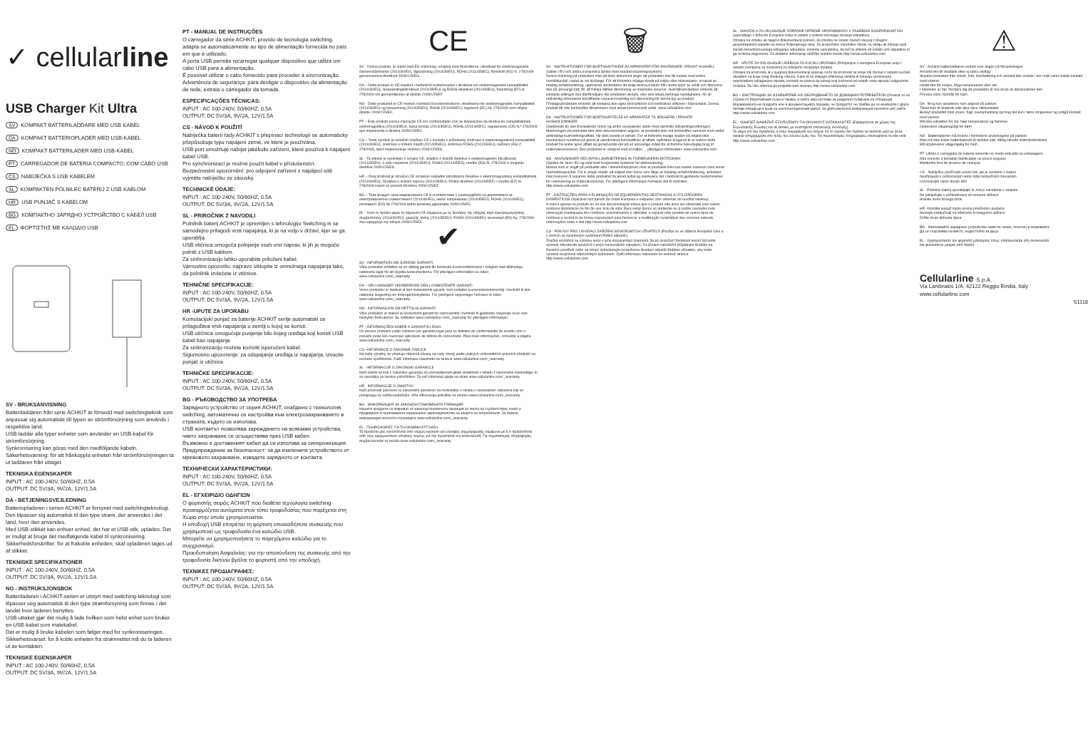✓ cellularline
USB Charger Kit Ultra
SV KOMPAKT BATTERILADDARE MED USB KABEL
DA KOMPAKT BATTERIOPLADER MED USB-KABEL
NO KOMPAKT BATTERILADER MED USB-KABEL
PT CARREGADOR DE BATERIA COMPACTO, COM CABO USB
CS NABÍJEČKA S USB KABELEM
SL KOMPAKTEN POLNILEC BATERIJ Z USB KABLOM
HR USB PUNJAČ S KABELOM
BG КОМПАКТНО ЗАРЯДНО УСТРОЙСТВО С КАБЕЛ USB
EL ΦΟΡΤΙΣΤΗΣ ΜΕ ΚΑΛΩΔΙΟ USB
SV - BRUKSANVISNING
Batteriladdaren från serie ACHKIT är försedd med switchingteknik som anpassar sig automatiskt till typen av strömförsörjning som används i respektive land.
USB-laddar alla typer enheter som använder en USB-kabel för strömförsörjning.
Synkronisering kan göras med den medföljande kabeln.
Säkerhetsvarning: för att frånkoppla enheten från strömförsörjningen ta ut laddaren från uttaget.
TEKNISKA EGENSKAPER
INPUT : AC 100-240V, 50/60HZ, 0.5A
OUTPUT: DC 5V/3A, 9V/2A, 12V/1.5A
DA - BETJENINGSVEJLEDNING
Batteriopladeren i serien ACHKIT er forsynet med switchingteknologi. Den tilpasser sig automatisk til den type strøm, der anvendes i det land, hvor den anvendes.
Med USB-stikket kan enhver enhed, der har et USB-stik, oplades. Det er muligt at bruge det medfølgende kabel til synkronisering.
Sikkerhedsforskrifter: for at frakoble enheden, skal opladeren tages ud af stikket.
TEKNISKE SPECIFIKATIONER
INPUT : AC 100-240V, 50/60HZ, 0.5A
OUTPUT: DC 5V/3A, 9V/2A, 12V/1.5A
NO - INSTRUKSJONSBOK
Batteriladeren i ACHKIT-serien er utstyrt med switching-teknologi som tilpasser seg automatisk til den type strømforsyning som finnes i det landet hvor laderen benyttes.
USB-uttaket gjør det mulig å lade hvilken som helst enhet som bruker en USB-kabel som matekabel.
Det er mulig å bruke kabelen som følger med for synkroniseringen. Sikkerhetsvarsel: for å koble enheten fra strømnettet må du ta laderen ut av kontakten.
TEKNISKE EGENSKAPER
INPUT : AC 100-240V, 50/60HZ, 0.5A
OUTPUT: DC 5V/3A, 9V/2A, 12V/1.5A
PT - MANUAL DE INSTRUÇÕES
O carregador da série ACHKIT, provido de tecnologia switching, adapta-se automaticamente ao tipo de alimentação fornecida no país em que é utilizado.
A porta USB permite recarregar qualquer dispositivo que utiliza um cabo USB para a alimentação.
É possível utilizar o cabo fornecido para proceder à sincronização. Advertência de segurança: para desligar o dispositivo da alimentação de rede, extraia o carregador da tomada.
ESPECIFICAÇÕES TÉCNICAS:
INPUT : AC 100-240V, 50/60HZ, 0.5A
OUTPUT: DC 5V/3A, 9V/2A, 12V/1.5A
CS - NÁVOD K POUŽITÍ
Nabíječka baterií řady ACHKIT s přepínací technologií se automaticky přizpůsobuje typu napájení země, ve které je používána.
USB port umožňuje nabíjet jakékoliv zařízení, které používá k napájení kabel USB.
Pro synchronizaci je možné použít kabel v příslušenství.
Bezpečnostní upozornění: pro odpojení zařízení z napájecí sítě vyjměte nabíječku ze zásuvky.
TECHNICKÉ ÚDAJE:
INPUT : AC 100-240V, 50/60HZ, 0.5A
OUTPUT: DC 5V/3A, 9V/2A, 12V/1.5A
SL - PRIROČNIK Z NAVODILI
Polnilnik baterij ACHKIT je opremljen s tehnologijo Switching in se samodejno prilagodi vrsti napajanja, ki je na voljo v državi, kjer se ga uporablja.
USB vtičnica omogoča polnjenje vseh vrst naprav, ki jih je mogoče polniti z USB kablom.
Za sinhronizacijo lahko uporabite priloženi kabel.
Varnostno opozorilo: napravo izklopite iz omrežnega napajanja tako, da polnilnik izvlečete iz vtičnice.
TEHNIČNE SPECIFIKACIJE:
INPUT : AC 100-240V, 50/60HZ, 0.5A
OUTPUT: DC 5V/3A, 9V/2A, 12V/1.5A
HR -UPUTE ZA UPORABU
Komutacijski punjač za baterije ACHKIT serije automatski se prilagođava vrsti napajanja u zemlji u kojoj se koristi.
USB utičnica omogućuje punjenje bilo kojeg uređaja koji koristi USB kabel kao napajanje.
Za sinkronizaciju možete koristiti isporučeni kabel.
Sigurnosno upozorenje: za odspajanje uređaja iz napajanja, izvucite punjač iz utičnice.
TEHNIČKE SPECIFIKACIJE:
INPUT : AC 100-240V, 50/60HZ, 0.5A
OUTPUT: DC 5V/3A, 9V/2A, 12V/1.5A
BG - РЪКОВОДСТВО ЗА УПОТРЕБА
Зарядното устройство от серия ACHKIT, снабдено с технология switching, автоматично се настройва към електрозахранването в страната, където се използва.
USB контактът позволява зареждането на всякакви устройства, чието захранване се осъществява през USB кабел.
Възможно е доставеният кабел да се използва за синхронизация.
Предупреждение за безопасност: за да изключите устройството от мрежовото захранване, извадете зарядното от контакта.
ТЕХНИЧЕСКИ ХАРАКТЕРИСТИКИ:
INPUT : AC 100-240V, 50/60HZ, 0.5A
OUTPUT: DC 5V/3A, 9V/2A, 12V/1.5A
EL - ΕΓΧΕΙΡΙΔΙΟ ΟΔΗΓΙΩΝ
Ο φορτιστής σειράς ACHKIT που διαθέτει τεχνολογία switching προσαρμόζεται αυτόματα στον τύπο τροφοδοσίας που παρέχεται στη Χώρα στην οποία χρησιμοποιείται.
Η υποδοχή USB επιτρέπει τη φόρτιση οποιασδήποτε συσκευής που χρησιμοποιεί ως τροφοδοσία ένα καλώδιο USB.
Μπορείτε να χρησιμοποιήσετε το παρεχόμενο καλώδιο για το συγχρονισμό.
Προειδοποίηση Ασφαλείας: για την αποσύνδεση της συσκευής από την τροφοδοσία δικτύου βγάλτε το φορτιστή από την υποδοχή.
ΤΕΧΝΙΚΕΣ ΠΡΟΔΙΑΓΡΑΦΕΣ:
INPUT : AC 100-240V, 50/60HZ, 0.5A
OUTPUT: DC 5V/3A, 9V/2A, 12V/1.5A
CE
SV - Denna produkt, är märkt med EG-märkning i enlighet med förskrifterna i direktivet för elektromagnetisk överensstämmelse (2014/30/EU), lågspänning (2014/35/EU), ROHS (2011/65/EC), föreskrift (EG) N. 278/2009 gemensamma direktivet 2009/125/EG.
DA – Dette produkt er CE-mærket i henhold til bestemmelser i direktivet om elektromagnetisk kompatibilitet (2014/30/EU), lavspændingsdirektivet (2014/35/EU) og ROHS-direktivet (2011/65/EU), forordning (EF) nr. 278/2009 om gennemførelse af direktiv 2009/125/EF.
NO - Dette produktet er CE-merket i henhold til bestemmelsene i direktivene for elektromagnetisk kompatibilitet (2014/30/EU) og lavspenning (2014/35/EU), ROHS (2011/65/EC), regelverk (EC) Nr. 278/2009 som utfyller direktiv 2009/125/EC.
PT – Este produto possui marcação CE em conformidade com as disposições da diretiva de compatibilidade eletromagnética (2014/30/EU), baixa tensão (2014/35/EU), ROHS (2011/65/EC), regulamento (CE) N.º 278/2009 que implementa a diretiva 2009/125/EC.
CS – Tento výrobek je označen značkou CE v souladu s požadavky směrnice o elektromagnetické kompatibilitě (2014/30/EU), směrnice o nízkém napětí (2014/35/EU), směrnice ROHS (2011/65/EU), nařízení (ES) č. 278/2009, které implementuje směrnici 2009/125/ES.
SL - Ta izdelek je opremljen z oznako CE, skladno z določili direktive o elektromagnetni združljivosti (2014/30/EU), o nizki napetosti (2014/35/EU), ROHS (2011/65/ES), uredbe (ES) št. 278/2009 o izvajanju direktive 2009/125/ES.
HR – Ovaj proizvod je označen CE oznakom sukladno odredbama Direktive o elektromagnetskoj kompatibilnosti (2014/30/EU), Direktive o niskom naponu (2014/35/EU), ROHS direktive (2011/65/EZ) i Uredbe (EZ) br. 278/2009 kojom se provodi Direktiva 2009/125/EZ.
BG – Този продукт носи маркировката CE в съответствие с разпоредбите на директивата за електромагнитна съвместимост (2014/30/EU), ниско напрежение (2014/35/EU), ROHS (2011/65/EC), регламент (ЕО) № 278/2009 който включва директива 2009/125/EC.
EL - Αυτό το προϊόν φέρει τη σήμανση CE σύμφωνα με τις διατάξεις της οδηγίας περί ηλεκτρομαγνητικής συμβατότητας (2014/30/EU), χαμηλής τάσης (2014/35/EU), ROHS (2011/65/EK), κανονισμό (ΕΚ) Αρ. 278/2009 που εφαρμόζει την οδηγία 2009/125/ΕΚ.
✔
SV - INFORMATION OM JURIDISK GARANTI
Våra produkter omfattas av en rättslig garanti för bristande överensstämmelse i enlighet med tillämpliga nationella lagar för att skydda konsumenterna. För ytterligare information se sidan www.cellularline.com/_/warranty
DA – OPLYSNINGER VEDRØRENDE DEN LOVBESTEMTE GARANTI
Vores produkter er dækket af den lovbestemte garanti, som omfatter overensstemmelsesfejl i henhold til den nationale lovgivning om forbrugerbeskyttelse. For yderligere oplysninger henvises til siden www.cellularline.com/_/warranty
NO - INFORMASJON OM RETTSLIG GARANTI
Våre produkter er dekket av lovbestemt garanti for samsvarsfeil i henhold til gjeldende nasjonale lover som beskytter forbrukeren. Se nettsiden www.cellularline.com/_/warranty for ytterligere informasjon.
PT - INFORMAÇÕES SOBRE A GARANTIA LEGAL
Os nossos produtos estão cobertos por garantia legal para os defeitos de conformidade de acordo com o previsto pelas leis nacionais aplicáveis de defesa do consumidor. Para mais informações, consultar a página www.cellularline.com/_/warranty
CS –INFORMACE O ZÁKONNÉ ZÁRUCE
Na naše výrobky se vztahuje zákonná záruka na vady shody podle platných vnitrostátních právních předpisů na ochranu spotřebitele. Další informace naleznete na stránce www.cellularline.com/_/warranty
SL - INFORMACIJE O ZAKONSKI GARANCIJI
Naši izdelki so kriti z zakonsko garancijo za pomanjkljivosti glede skladnosti v skladu z nacionalno zakonodajo, ki se uporablja za varstvo potrošnikov. Za več informacij glejte na strani www.cellularline.com/_/warranty
HR - INFORMACIJE O JAMSTVU
Naši proizvodi pokriveni su zakonskim jamstvom za nedostatke u skladu s nacionalnim zakonima koji se primjenjuju za zaštitu potrošača. Više informacija potražite na stranici www.cellularline.com/_/warranty
BG - ИНФОРМАЦИЯ ЗА ЗАКОНОУСТАНОВЕНАТА ГАРАНЦИЯ
Нашите продукти се покриват от законоустановената гаранция за липса на съответствие, както е предвидено в приложимото национално законодателство за защита на потребителя. За повече информация посетете страницата www.cellularline.com/_/warranty
EL - ΠΛΗΡΟΦΟΡΙΕΣ ΓΙΑ ΤΗ ΝΟΜΙΜΗ ΕΓΓΥΗΣΗ
Τα προϊόντα μας καλύπτονται από νόμιμη εγγύηση για ελλείψεις συμμόρφωσης σύμφωνα με ό,τι προβλέπεται από τους εφαρμοστέους εθνικούς νόμους για την προστασία του καταναλωτή. Για περισσότερες πληροφορίες συμβουλευτείτε τη σελίδα www.cellularline.com/_/warranty
🗑
SV - INSTRUKTIONER FÖR BORTSKAFFANDE AV APPARATER FÖR ANVÄNDARE I PRIVAT HUSHÅLL
(Gäller i EU och andra europeiska länder med separat insamlingssystem)
Denna märkning på produkten eller på dess dokument anger att produkten inte får kastas med andra hushållsavfall i slutet av sin livslängd. För att förhindra möjliga skada på miljön eller hälsoskador, orsakad av felaktig avfallshantering, uppmanas användaren att skilja denna produkt från andra typer av avfall och återvinna den på ansvarigt sätt, för att främja hållbar återvinning av materiella resurser. Hushållsanvändare ombeds att kontakta antingen den återförsäljare där produkten inköpts, eller den lokala behöriga myndigheten, för all nödvändig information beträffande separat insamling och återvinning för denna typ av produkt. Företagsanvändare ombeds att kontakta den egna leverantören och kontrollera villkoren i köpeavtalet. Denna produkt får inte bortskaffas tillsammans med annat kommersiellt avfall. www.cellularline.com
DA - INSTRUKTIONER FOR BORTSKAFFELSE AF APPARATER TIL BRUGERE I PRIVATE HUSHOLDNINGER
(Gældende for den Europæiske Union og andre europæiske lande med særskilte indsamlingsordninger)
Mærkningen på produktet eller dets dokumentation angiver, at produktet ikke må bortskaffes sammen med andet almindeligt husholdningsaffald, når dets levetid er ophørt. For at forhindre mulige skader på miljøet eller menneskers sundhed på grund af ukontrolleret bortskaffelse af affald, opfordres brugeren til at sortere dette produkt fra andre typer affald og genanvende det på en ansvarlige måde for at fremme bæredygtig brug af materialeressourcer. Den produktet er udstyret med et batteri ... ytterligere information: www.cellularline.com
NO - ANVISNINGER VED AVFALLSHÅNDTERING AV FORBRUKERELEKTRONIKK
(Gjelder for land i EU og land med fungerende systemer for kildesortering)
Merket som er angitt på produktet eller i dokumentasjonen viser at produktet ikke kan kastes sammen med annet husholdningsavfall. For å unngå skader på miljøet eller helse som følge av feilaktig avfallshåndtering, anbefaler man brukeren å separere dette produktet fra annet avfall og resirkulere det i henhold til gjeldende bestemmelser for resirkulering av materialressurser. For ytterligere informasjon henvises det til nettsiden http://www.cellularline.com
PT - INSTRUÇÕES PARA A ELIMINAÇÃO DE EQUIPAMENTOS DESTINADAS A UTILIZADORES DOMÉSTICOS (Aplicável nos países da União Europeia e naqueles com sistemas de recolha seletiva)
A marca aposta no produto ou na sua documentação indica que o produto não deve ser eliminado com outros resíduos domésticos no fim do seu ciclo de vida. Para evitar danos ao ambiente ou à saúde causados pela eliminação inadequada dos resíduos, aconselhamos o utilizador a separar este produto de outros tipos de resíduos e reciclá-lo de forma responsável para favorecer a reutilização sustentável dos recursos naturais. Informações visite o site http://www.cellularline.com
CS - POKYNY PRO LIKVIDACI ZAŘÍZENÍ SOUKROMÝCH UŽIVATELŮ (Použije se ve státech Evropské Unie a v zemích se zavedeným systémem třídění odpadů.)
Značka umístěná na výrobku nebo v jeho dokumentaci znamená, že po ukončení životnosti nesmí být tento výrobek zlikvidován společně s jiným komunálním odpadem. Za účelem zabránění případným škodám na životním prostředí nebo na zdraví způsobeným nesprávnou likvidací odpadů žádáme uživatele, aby tento výrobek recykloval odpovědným způsobem. Další informace naleznete na webové stránce http://www.cellularline.com
SL - NAVODILA ZA ODLAGANJE ODPADNE OPREME UPORABNIKOV V ZASEBNIH GOSPODINJSTVIH (uporabljajo v državah Evropske Unije in ostalih s sistemi ločenega zbiranja odpadkov)
Oznaka na izdelku ali njegovi dokumentaciji pomeni, da izdelka ne smete zavreči skupaj z drugimi gospodinjskimi odpadki na koncu življenjskega cikla. Za preprečitev morebitne škode na okolju ali zdravju ljudi zaradi nenadzorovanega odlaganja odpadkov, prosimo uporabnika, da loči ta izdelek od ostalih vrst odpadkov in ga reciklira odgovorno. Za dodatne informacije obiščite spletno mesto http://www.cellularline.com
HR - UPUTE ZA ODLAGANJE UREĐAJA ZA KUĆNU UPORABU (Primjenjivo u zemljama Europske unije i ostalim zemljama sa sustavima za odvojeno skupljanje otpada)
Oznaka na proizvodu ili u njegovoj dokumentaciji ukazuje na to da proizvod ne smije biti zbrinut s ostalim kućnim otpadom na kraju svog životnog ciklusa. Kako bi se izbjegla oštećenja okoliša ili zdravlja uzrokovana nepriklađnim odlaganjem otpada, korisnik se poziva da odvoji ovaj proizvod od ostalih vrsta otpada i odgovorno reciklira. Za više informacija posjetite web stranicu http://www.cellularline.com
BG – ИНСТРУКЦИИ ЗА ИЗХВЪРЛЯНЕ НА ОБОРУДВАНЕТО ЗА ДОМАШНИ ПОТРЕБИТЕЛИ (Отнася се за страни от Европейския съюз и такива, в които има система за разделно събиране на отпадъци)
Маркировката на продукта или в документацията показва, че продуктът не трябва да се изхвърля с други битови отпадъци в края на експлоатационния цикъл. За допълнителна информация посетете уеб сайта http://www.cellularline.com
EL - ΟΔΗΓΙΕΣ ΔΙΑΘΕΣΗΣ ΕΞΟΠΛΙΣΜΟΥ ΓΙΑ ΟΙΚΙΑΚΟΥΣ ΚΑΤΑΝΑΛΩΤΕΣ (Εφαρμόζεται σε χώρες της Ευρωπαϊκής Ένωσης και σε εκείνες με συστήματα επιλεκτικής συλλογής)
Το σήμα επί του προϊόντος ή στην τεκμηρίωσή του δείχνει ότι το προϊόν δεν πρέπει να διατεθεί μαζί με άλλα οικιακά απορρίμματα στο τέλος του κύκλου ζωής του. Για περισσότερες πληροφορίες επισκεφθείτε το site web http://www.cellularline.com
⚠
SV - Använd batteriladdaren endast som anges på förpackningen
Använd inte till skadade eller ej säkra eluttag
Skydda produkten från smuts, fukt, överhettning och använd den endast i torr miljö samt undvik kontakt med vätskor
Utsätt inte för solljus, höga temperaturer eller eld
I händelse av fall, försäkra dig att produkten är hel innan du återanvänder den
Förvara utom räckhåll för barn
DA - Brug kun opladeren som angivet på pakken
Tilslut ikke til skadede eller ikke sikre stikkontakter
Beskyt produktet mod snavs, fugt, overophedning og brug det kun i tørre omgivelser og undgå kontakt med væsker
Må ikke udsættes for sol, høje temperaturer og flammer
Opbevares utilgængeligt for børn
NO - Batteriladeren må brukes i henhold til anvisningene på pakken
Man må ikke koble batteriladeren til defekte eller dårlig sikrede strømforbindelser
Må oppbevares utilgjengelig for barn
PT -Utilize o carregador de bateria somente no modo indicado na embalagem;
Não conecte a tomadas danificadas ou pouco seguras;
Mantenha fora do alcance de crianças.
CS - Nabíječku používejte pouze tak, jak je uvedeno v balení
Nepřipojujte k poškozeným nebo málo bezpečným zásuvkám
Uchovávejte mimo dosah dětí
SL - Polnilnik baterij uporabljajte le, kot je navedeno v ovojnini
Ne priključujte v poškodovane ali nevarne vtičnice
Hranite izven dosega otrok
HR- Koristite punjač samo prema priloženim uputama
Nemojte priključivati na oštećene ili nesigurne utičnice
Držite izvan dohvata djece
BG - Използвайте зарядното устройство само по начин, посочен в опаковката
Да се съхранява на място, недостъпно за деца
EL - Χρησιμοποιείτε τον φορτιστή μπαταρίας όπως υποδεικνύεται στη συσκευασία
Να φυλάσσεται μακριά από παιδιά
Cellularline S.p.A.
Via Lambrakis 1/A, 42122 Reggio Emilia, Italy
www.cellularline.com
S1118